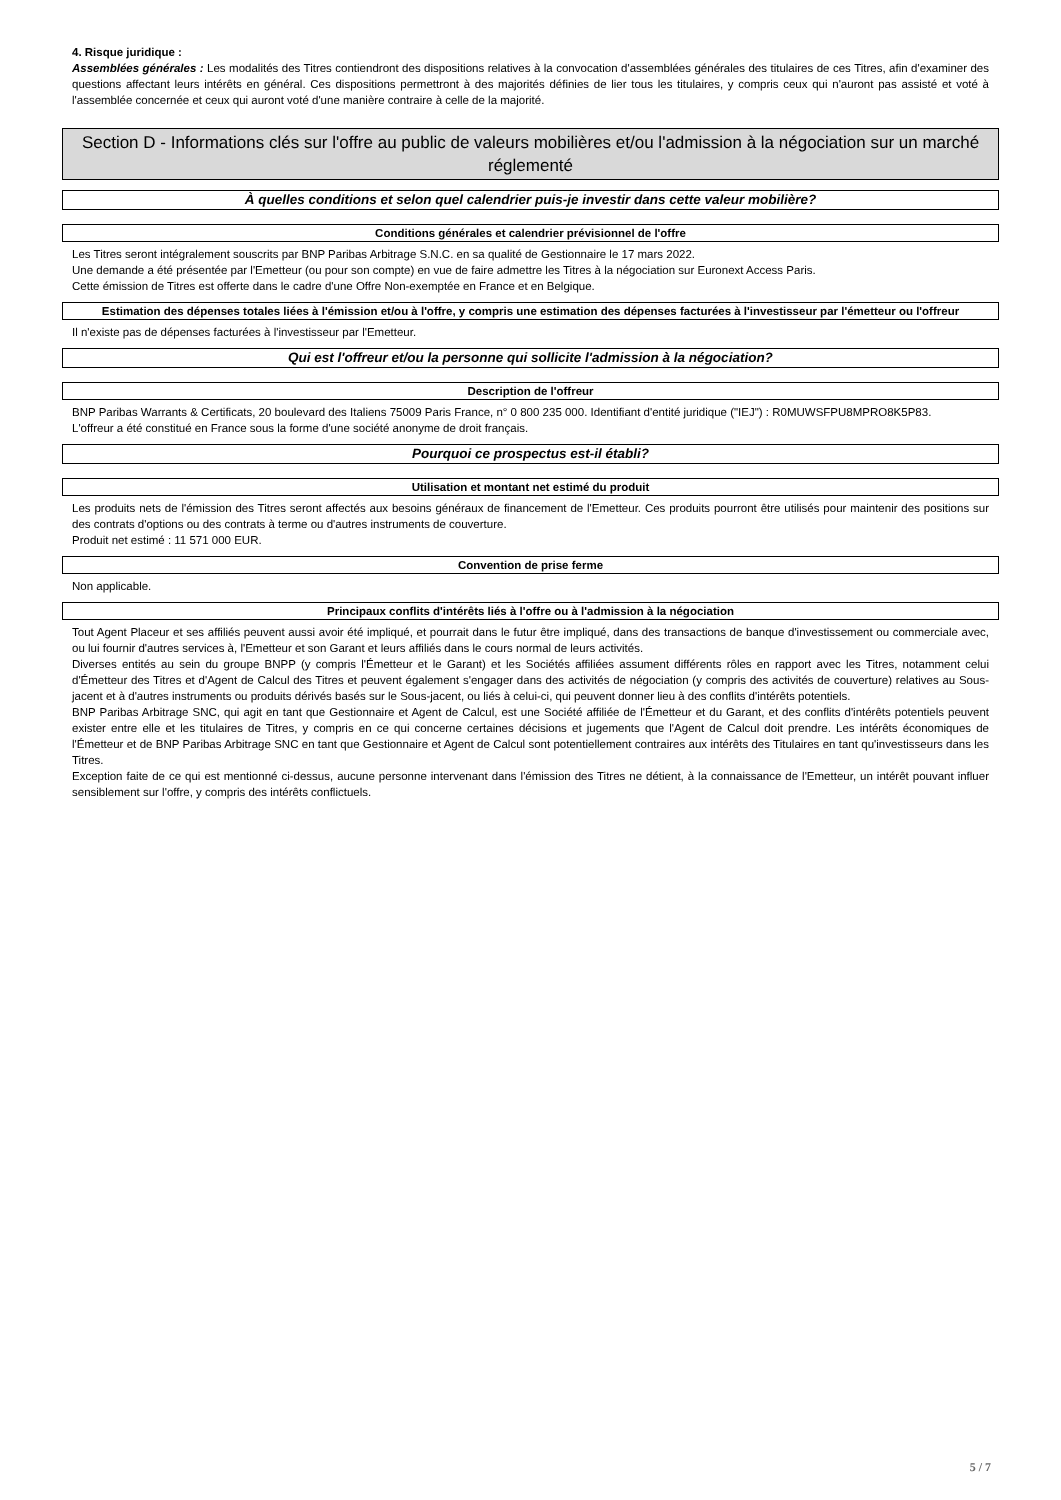4. Risque juridique :
Assemblées générales : Les modalités des Titres contiendront des dispositions relatives à la convocation d'assemblées générales des titulaires de ces Titres, afin d'examiner des questions affectant leurs intérêts en général. Ces dispositions permettront à des majorités définies de lier tous les titulaires, y compris ceux qui n'auront pas assisté et voté à l'assemblée concernée et ceux qui auront voté d'une manière contraire à celle de la majorité.
Section D - Informations clés sur l'offre au public de valeurs mobilières et/ou l'admission à la négociation sur un marché réglementé
À quelles conditions et selon quel calendrier puis-je investir dans cette valeur mobilière?
Conditions générales et calendrier prévisionnel de l'offre
Les Titres seront intégralement souscrits par BNP Paribas Arbitrage S.N.C. en sa qualité de Gestionnaire le 17 mars 2022.
Une demande a été présentée par l'Emetteur (ou pour son compte) en vue de faire admettre les Titres à la négociation sur Euronext Access Paris.
Cette émission de Titres est offerte dans le cadre d'une Offre Non-exemptée en France et en Belgique.
Estimation des dépenses totales liées à l'émission et/ou à l'offre, y compris une estimation des dépenses facturées à l'investisseur par l'émetteur ou l'offreur
Il n'existe pas de dépenses facturées à l'investisseur par l'Emetteur.
Qui est l'offreur et/ou la personne qui sollicite l'admission à la négociation?
Description de l'offreur
BNP Paribas Warrants & Certificats, 20 boulevard des Italiens 75009 Paris France, n° 0 800 235 000. Identifiant d'entité juridique ("IEJ") : R0MUWSFPU8MPRO8K5P83.
L'offreur a été constitué en France sous la forme d'une société anonyme de droit français.
Pourquoi ce prospectus est-il établi?
Utilisation et montant net estimé du produit
Les produits nets de l'émission des Titres seront affectés aux besoins généraux de financement de l'Emetteur. Ces produits pourront être utilisés pour maintenir des positions sur des contrats d'options ou des contrats à terme ou d'autres instruments de couverture.
Produit net estimé : 11 571 000 EUR.
Convention de prise ferme
Non applicable.
Principaux conflits d'intérêts liés à l'offre ou à l'admission à la négociation
Tout Agent Placeur et ses affiliés peuvent aussi avoir été impliqué, et pourrait dans le futur être impliqué, dans des transactions de banque d'investissement ou commerciale avec, ou lui fournir d'autres services à, l'Emetteur et son Garant et leurs affiliés dans le cours normal de leurs activités.
Diverses entités au sein du groupe BNPP (y compris l'Émetteur et le Garant) et les Sociétés affiliées assument différents rôles en rapport avec les Titres, notamment celui d'Émetteur des Titres et d'Agent de Calcul des Titres et peuvent également s'engager dans des activités de négociation (y compris des activités de couverture) relatives au Sous-jacent et à d'autres instruments ou produits dérivés basés sur le Sous-jacent, ou liés à celui-ci, qui peuvent donner lieu à des conflits d'intérêts potentiels.
BNP Paribas Arbitrage SNC, qui agit en tant que Gestionnaire et Agent de Calcul, est une Société affiliée de l'Émetteur et du Garant, et des conflits d'intérêts potentiels peuvent exister entre elle et les titulaires de Titres, y compris en ce qui concerne certaines décisions et jugements que l'Agent de Calcul doit prendre. Les intérêts économiques de l'Émetteur et de BNP Paribas Arbitrage SNC en tant que Gestionnaire et Agent de Calcul sont potentiellement contraires aux intérêts des Titulaires en tant qu'investisseurs dans les Titres.
Exception faite de ce qui est mentionné ci-dessus, aucune personne intervenant dans l'émission des Titres ne détient, à la connaissance de l'Emetteur, un intérêt pouvant influer sensiblement sur l'offre, y compris des intérêts conflictuels.
5 / 7